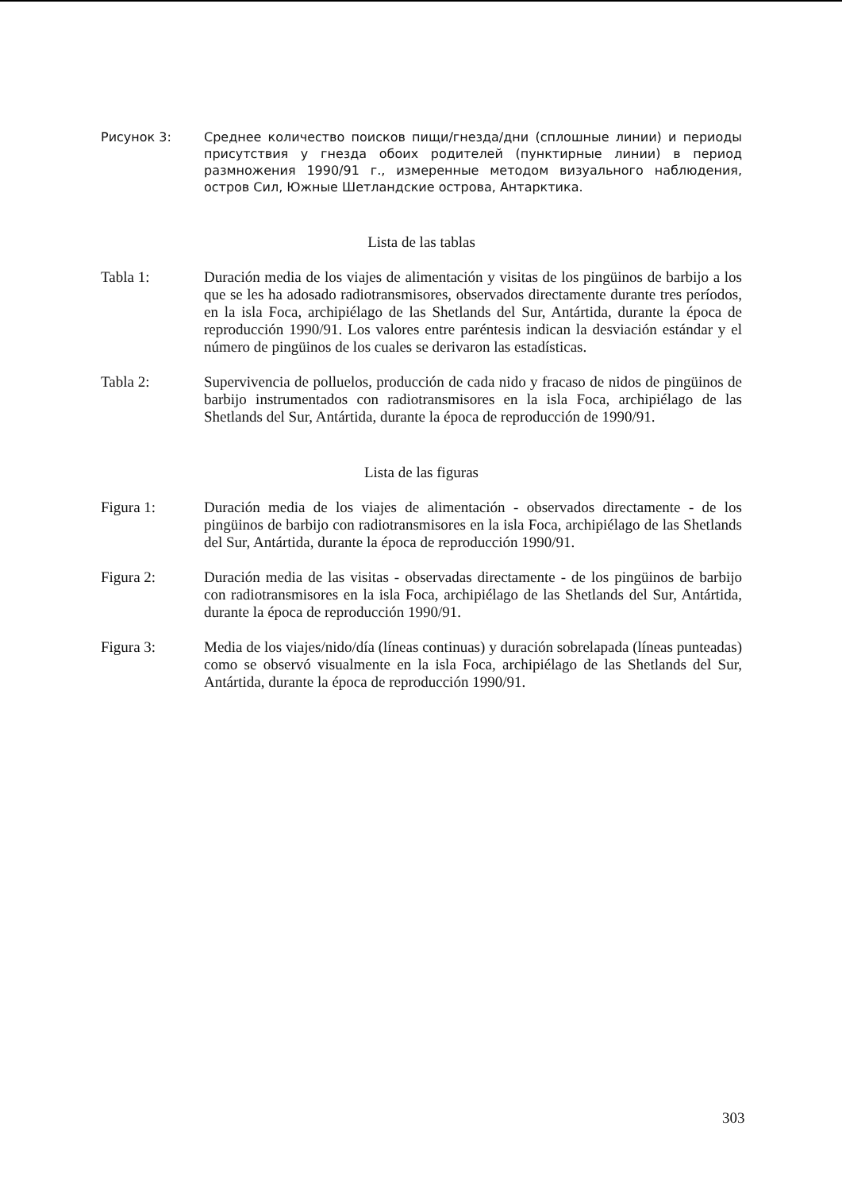Рисунок 3: Среднее количество поисков пищи/гнезда/дни (сплошные линии) и периоды присутствия у гнезда обоих родителей (пунктирные линии) в период размножения 1990/91 г., измеренные методом визуального наблюдения, остров Сил, Южные Шетландские острова, Антарктика.
Lista de las tablas
Tabla 1: Duración media de los viajes de alimentación y visitas de los pingüinos de barbijo a los que se les ha adosado radiotransmisores, observados directamente durante tres períodos, en la isla Foca, archipiélago de las Shetlands del Sur, Antártida, durante la época de reproducción 1990/91. Los valores entre paréntesis indican la desviación estándar y el número de pingüinos de los cuales se derivaron las estadísticas.
Tabla 2: Supervivencia de polluelos, producción de cada nido y fracaso de nidos de pingüinos de barbijo instrumentados con radiotransmisores en la isla Foca, archipiélago de las Shetlands del Sur, Antártida, durante la época de reproducción de 1990/91.
Lista de las figuras
Figura 1: Duración media de los viajes de alimentación - observados directamente - de los pingüinos de barbijo con radiotransmisores en la isla Foca, archipiélago de las Shetlands del Sur, Antártida, durante la época de reproducción 1990/91.
Figura 2: Duración media de las visitas - observadas directamente - de los pingüinos de barbijo con radiotransmisores en la isla Foca, archipiélago de las Shetlands del Sur, Antártida, durante la época de reproducción 1990/91.
Figura 3: Media de los viajes/nido/día (líneas continuas) y duración sobrelapada (líneas punteadas) como se observó visualmente en la isla Foca, archipiélago de las Shetlands del Sur, Antártida, durante la época de reproducción 1990/91.
303